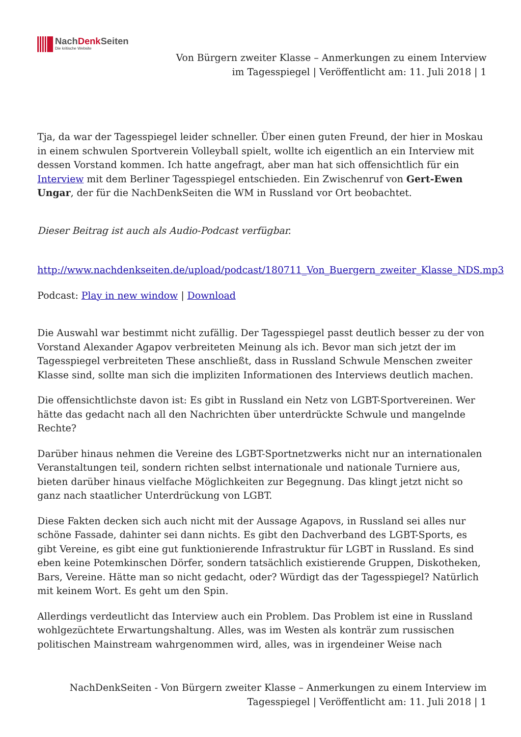NachDenk Seiten
Die kritische Website
Von Bürgern zweiter Klasse – Anmerkungen zu einem Interview im Tagesspiegel | Veröffentlicht am: 11. Juli 2018 | 1
Tja, da war der Tagesspiegel leider schneller. Über einen guten Freund, der hier in Moskau in einem schwulen Sportverein Volleyball spielt, wollte ich eigentlich an ein Interview mit dessen Vorstand kommen. Ich hatte angefragt, aber man hat sich offensichtlich für ein Interview mit dem Berliner Tagesspiegel entschieden. Ein Zwischenruf von Gert-Ewen Ungar, der für die NachDenkSeiten die WM in Russland vor Ort beobachtet.
Dieser Beitrag ist auch als Audio-Podcast verfügbar.
http://www.nachdenkseiten.de/upload/podcast/180711_Von_Buergern_zweiter_Klasse_NDS.mp3
Podcast: Play in new window | Download
Die Auswahl war bestimmt nicht zufällig. Der Tagesspiegel passt deutlich besser zu der von Vorstand Alexander Agapov verbreiteten Meinung als ich. Bevor man sich jetzt der im Tagesspiegel verbreiteten These anschließt, dass in Russland Schwule Menschen zweiter Klasse sind, sollte man sich die impliziten Informationen des Interviews deutlich machen.
Die offensichtlichste davon ist: Es gibt in Russland ein Netz von LGBT-Sportvereinen. Wer hätte das gedacht nach all den Nachrichten über unterdrückte Schwule und mangelnde Rechte?
Darüber hinaus nehmen die Vereine des LGBT-Sportnetzwerks nicht nur an internationalen Veranstaltungen teil, sondern richten selbst internationale und nationale Turniere aus, bieten darüber hinaus vielfache Möglichkeiten zur Begegnung. Das klingt jetzt nicht so ganz nach staatlicher Unterdrückung von LGBT.
Diese Fakten decken sich auch nicht mit der Aussage Agapovs, in Russland sei alles nur schöne Fassade, dahinter sei dann nichts. Es gibt den Dachverband des LGBT-Sports, es gibt Vereine, es gibt eine gut funktionierende Infrastruktur für LGBT in Russland. Es sind eben keine Potemkinschen Dörfer, sondern tatsächlich existierende Gruppen, Diskotheken, Bars, Vereine. Hätte man so nicht gedacht, oder? Würdigt das der Tagesspiegel? Natürlich mit keinem Wort. Es geht um den Spin.
Allerdings verdeutlicht das Interview auch ein Problem. Das Problem ist eine in Russland wohlgezüchtete Erwartungshaltung. Alles, was im Westen als konträr zum russischen politischen Mainstream wahrgenommen wird, alles, was in irgendeiner Weise nach
NachDenkSeiten - Von Bürgern zweiter Klasse – Anmerkungen zu einem Interview im Tagesspiegel | Veröffentlicht am: 11. Juli 2018 | 1